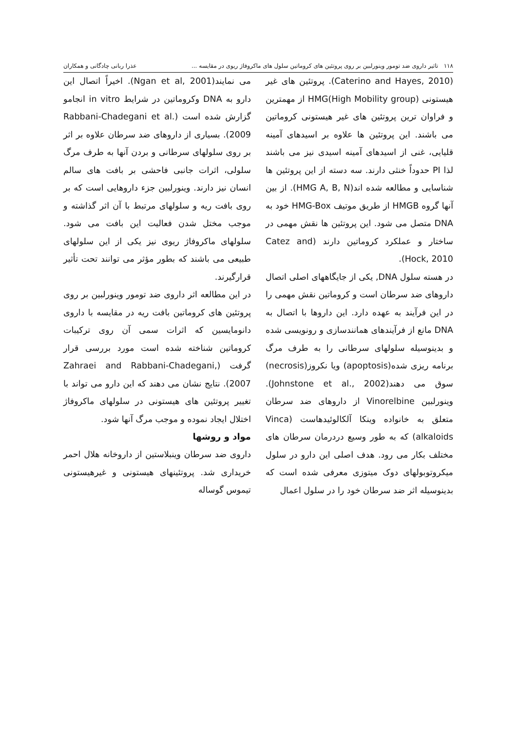۱۱۸ تاثیر داروی ضد تومور وینورلبین بر روی پروتئین های کروماتین سلول های ماکروفاژ ریوی در مقایسه ... عذرا ربانی چادگانی و همکاران
(Caterino and Hayes, 2010). پروتئین های غیر هیستونی HMG(High Mobility group) از مهمترین و فراوان ترین پروتئین های غیر هیستونی کروماتین می باشند. این پروتئین ها علاوه بر اسیدهای آمینه قلیایی، غنی از اسیدهای آمینه اسیدی نیز می باشند لذا PI حدوداً خنثی دارند. سه دسته از این پروتئین ها شناسایی و مطالعه شده اند(HMG A, B, N). از بین آنها گروه HMGB از طریق موتیف HMG-Box خود به DNA متصل می شود. این پروتئین ها نقش مهمی در ساختار و عملکرد کروماتین دارند (Catez and Hock, 2010).
در هسته سلول DNA, یکی از جایگاههای اصلی اتصال داروهای ضد سرطان است و کروماتین نقش مهمی را در این فرآیند به عهده دارد. این داروها با اتصال به DNA مانع از فرآیندهای همانندسازی و رونویسی شده و بدینوسیله سلولهای سرطانی را به طرف مرگ برنامه ریزی شده(apoptosis) ویا نکروز(necrosis) سوق می دهند(Johnstone et al., 2002). وینورلبین Vinorelbine از داروهای ضد سرطان متعلق به خانواده وینکا آلکالوئیدهاست (Vinca alkaloids) که به طور وسیع دردرمان سرطان های مختلف بکار می رود. هدف اصلی این دارو در سلول میکروتوبولهای دوک میتوزی معرفی شده است که بدینوسیله اثر ضد سرطان خود را در سلول اعمال
می نمایند(Ngan et al, 2001). اخیراً اتصال این دارو به DNA وکروماتین در شرایط in vitro انجامو گزارش شده است (Rabbani-Chadegani et al. 2009). بسیاری از داروهای ضد سرطان علاوه بر اثر بر روی سلولهای سرطانی و بردن آنها به طرف مرگ سلولی، اثرات جانبی فاحشی بر بافت های سالم انسان نیز دارند. وینورلبین جزء داروهایی است که بر روی بافت ریه و سلولهای مرتبط با آن اثر گذاشته و موجب مختل شدن فعالیت این بافت می شود. سلولهای ماکروفاژ ریوی نیز یکی از این سلولهای طبیعی می باشند که بطور مؤثر می توانند تحت تأثیر قرارگیرند.
در این مطالعه اثر داروی ضد تومور وینورلبین بر روی پروتئین های کروماتین بافت ریه در مقایسه با داروی دانومایسین که اثرات سمی آن روی ترکیبات کروماتین شناخته شده است مورد بررسی قرار گرفت (Zahraei and Rabbani-Chadegani, 2007). نتایج نشان می دهند که این دارو می تواند با تغییر پروتئین های هیستونی در سلولهای ماکروفاژ اختلال ایجاد نموده و موجب مرگ آنها شود.
مواد و روشها
داروی ضد سرطان وینبلاستین از داروخانه هلال احمر خریداری شد. پروتئینهای هیستونی و غیرهیستونی تیموس گوساله